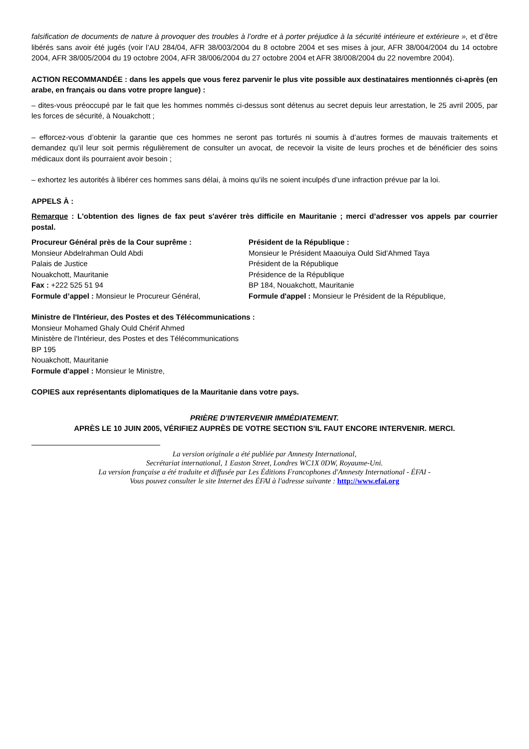falsification de documents de nature à provoquer des troubles à l’ordre et à porter préjudice à la sécurité intérieure et extérieure », et d’être libérés sans avoir été jugés (voir l’AU 284/04, AFR 38/003/2004 du 8 octobre 2004 et ses mises à jour, AFR 38/004/2004 du 14 octobre 2004, AFR 38/005/2004 du 19 octobre 2004, AFR 38/006/2004 du 27 octobre 2004 et AFR 38/008/2004 du 22 novembre 2004).
ACTION RECOMMANDÉE : dans les appels que vous ferez parvenir le plus vite possible aux destinataires mentionnés ci-après (en arabe, en français ou dans votre propre langue) :
– dites-vous préoccupé par le fait que les hommes nommés ci-dessus sont détenus au secret depuis leur arrestation, le 25 avril 2005, par les forces de sécurité, à Nouakchott ;
– efforcez-vous d’obtenir la garantie que ces hommes ne seront pas torturés ni soumis à d’autres formes de mauvais traitements et demandez qu’il leur soit permis régulièrement de consulter un avocat, de recevoir la visite de leurs proches et de bénéficier des soins médicaux dont ils pourraient avoir besoin ;
– exhortez les autorités à libérer ces hommes sans délai, à moins qu’ils ne soient inculpés d’une infraction prévue par la loi.
APPELS À :
Remarque : L'obtention des lignes de fax peut s'avérer très difficile en Mauritanie ; merci d’adresser vos appels par courrier postal.
Procureur Général près de la Cour suprême :
Monsieur Abdelrahman Ould Abdi
Palais de Justice
Nouakchott, Mauritanie
Fax : +222 525 51 94
Formule d’appel : Monsieur le Procureur Général,
Président de la République :
Monsieur le Président Maaouiya Ould Sid’Ahmed Taya
Président de la République
Présidence de la République
BP 184, Nouakchott, Mauritanie
Formule d'appel : Monsieur le Président de la République,
Ministre de l'Intérieur, des Postes et des Télécommunications :
Monsieur Mohamed Ghaly Ould Chérif Ahmed
Ministère de l'Intérieur, des Postes et des Télécommunications
BP 195
Nouakchott, Mauritanie
Formule d'appel : Monsieur le Ministre,
COPIES aux représentants diplomatiques de la Mauritanie dans votre pays.
PRIÈRE D'INTERVENIR IMMÉDIATEMENT.
APRÈS LE 10 JUIN 2005, VÉRIFIEZ AUPRÈS DE VOTRE SECTION S'IL FAUT ENCORE INTERVENIR. MERCI.
La version originale a été publiée par Amnesty International,
Secrétariat international, 1 Easton Street, Londres WC1X 0DW, Royaume-Uni.
La version française a été traduite et diffusée par Les Éditions Francophones d'Amnesty International - ÉFAI -
Vous pouvez consulter le site Internet des ÉFAI à l'adresse suivante : http://www.efai.org